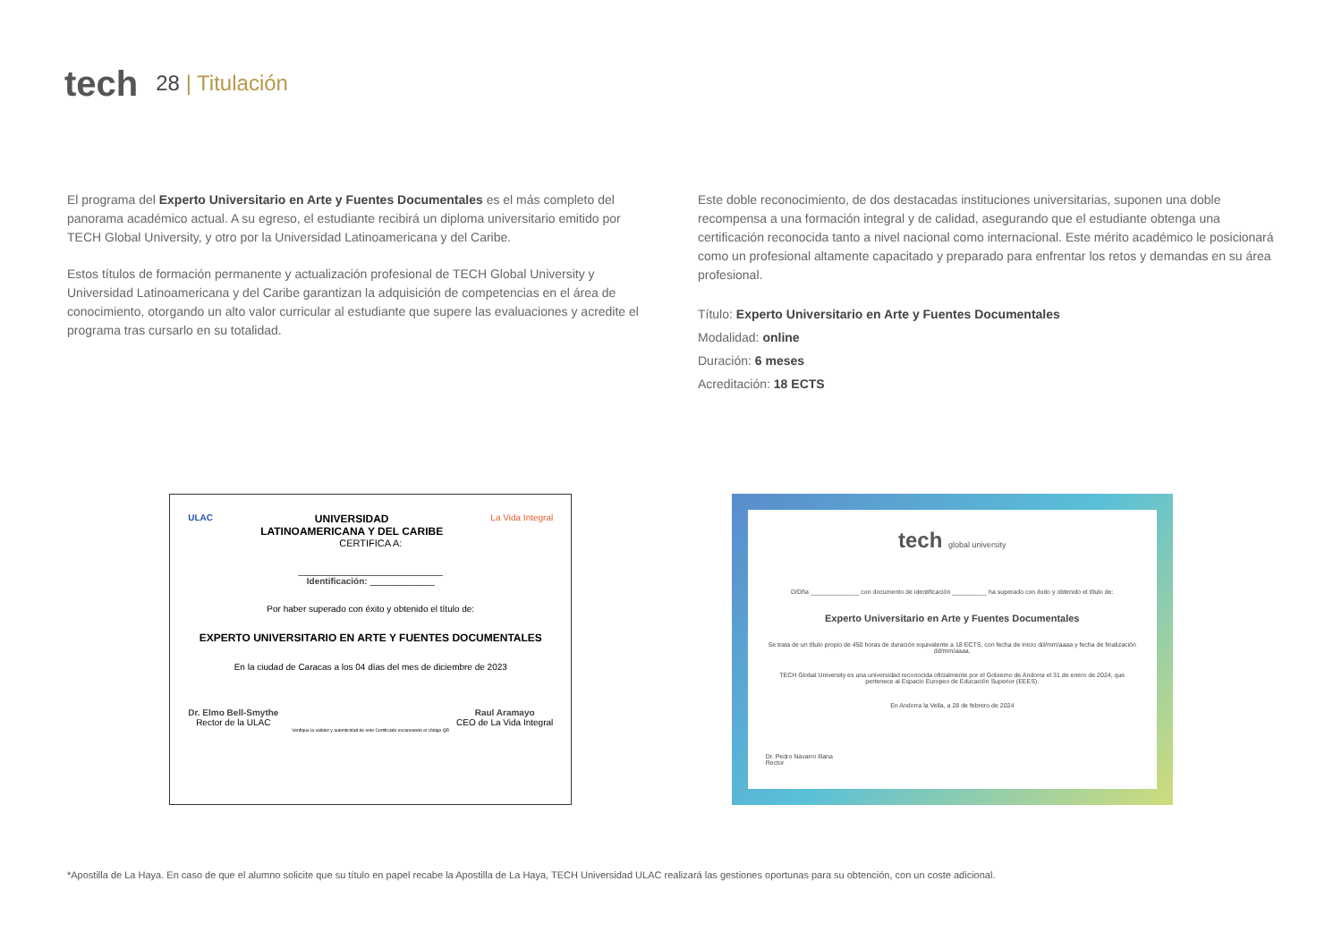tech 28 | Titulación
El programa del Experto Universitario en Arte y Fuentes Documentales es el más completo del panorama académico actual. A su egreso, el estudiante recibirá un diploma universitario emitido por TECH Global University, y otro por la Universidad Latinoamericana y del Caribe.
Estos títulos de formación permanente y actualización profesional de TECH Global University y Universidad Latinoamericana y del Caribe garantizan la adquisición de competencias en el área de conocimiento, otorgando un alto valor curricular al estudiante que supere las evaluaciones y acredite el programa tras cursarlo en su totalidad.
Este doble reconocimiento, de dos destacadas instituciones universitarias, suponen una doble recompensa a una formación integral y de calidad, asegurando que el estudiante obtenga una certificación reconocida tanto a nivel nacional como internacional. Este mérito académico le posicionará como un profesional altamente capacitado y preparado para enfrentar los retos y demandas en su área profesional.
Título: Experto Universitario en Arte y Fuentes Documentales
Modalidad: online
Duración: 6 meses
Acreditación: 18 ECTS
ULAC UNIVERSIDAD
LATINOAMERICANA Y DEL CARIBE La Vida Integral
CERTIFICA A:
_____________________________
Identificación: _____________
Por haber superado con éxito y obtenido el título de:
EXPERTO UNIVERSITARIO EN ARTE Y FUENTES DOCUMENTALES
En la ciudad de Caracas a los 04 días del mes de diciembre de 2023
Dr. Elmo Bell-Smythe
Rector de la ULAC Raul Aramayo
CEO de La Vida Integral
Verifique la validez y autenticidad de este Certificado escaneando el código QR
tech global university
D/Dña ______________ con documento de identificación __________ ha superado con éxito y obtenido el título de:
Experto Universitario en Arte y Fuentes Documentales
Se trata de un título propio de 450 horas de duración equivalente a 18 ECTS, con fecha de inicio dd/mm/aaaa y fecha de finalización dd/mm/aaaa.
TECH Global University es una universidad reconocida oficialmente por el Gobierno de Andorra el 31 de enero de 2024, que pertenece al Espacio Europeo de Educación Superior (EEES).
En Andorra la Vella, a 28 de febrero de 2024
Dr. Pedro Navarro Illana
Rector
*Apostilla de La Haya. En caso de que el alumno solicite que su título en papel recabe la Apostilla de La Haya, TECH Universidad ULAC realizará las gestiones oportunas para su obtención, con un coste adicional.